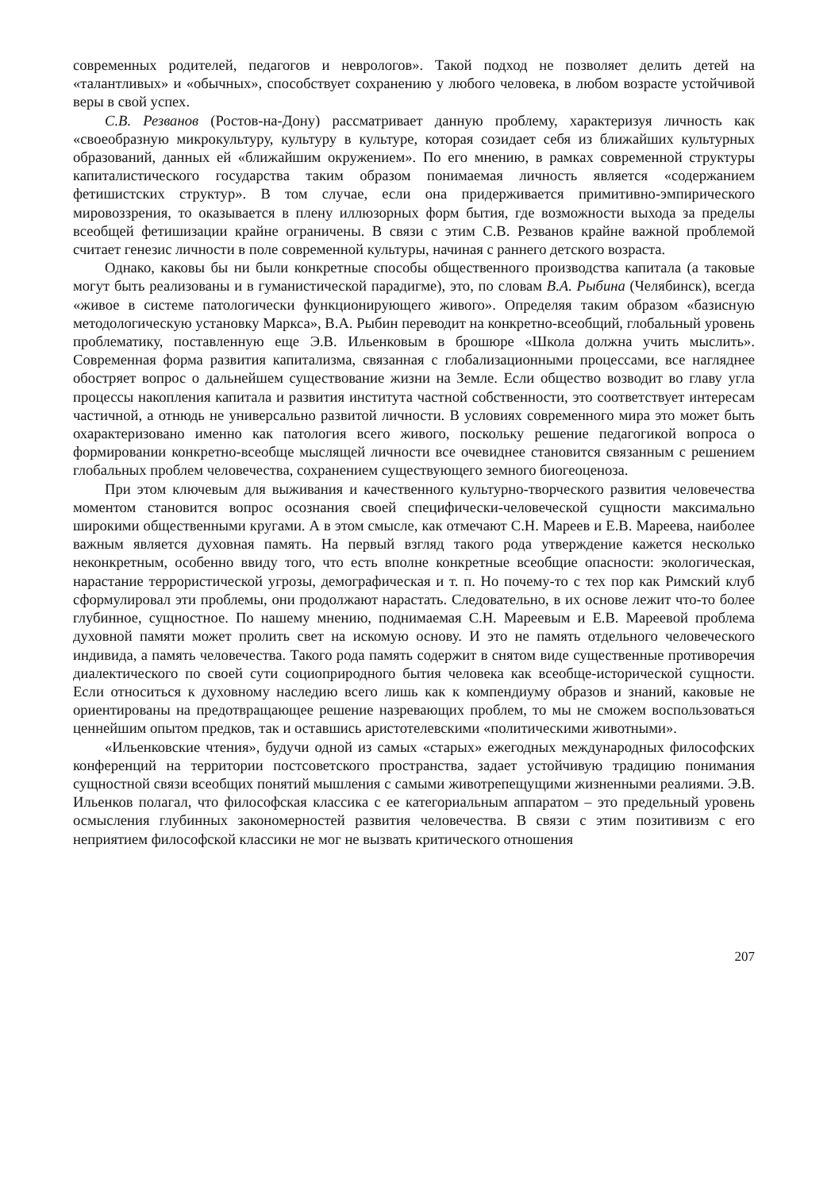современных родителей, педагогов и неврологов». Такой подход не позволяет делить детей на «талантливых» и «обычных», способствует сохранению у любого человека, в любом возрасте устойчивой веры в свой успех.
С.В. Резванов (Ростов-на-Дону) рассматривает данную проблему, характеризуя личность как «своеобразную микрокультуру, культуру в культуре, которая созидает себя из ближайших культурных образований, данных ей «ближайшим окружением». По его мнению, в рамках современной структуры капиталистического государства таким образом понимаемая личность является «содержанием фетишистских структур». В том случае, если она придерживается примитивно-эмпирического мировоззрения, то оказывается в плену иллюзорных форм бытия, где возможности выхода за пределы всеобщей фетишизации крайне ограничены. В связи с этим С.В. Резванов крайне важной проблемой считает генезис личности в поле современной культуры, начиная с раннего детского возраста.
Однако, каковы бы ни были конкретные способы общественного производства капитала (а таковые могут быть реализованы и в гуманистической парадигме), это, по словам В.А. Рыбина (Челябинск), всегда «живое в системе патологически функционирующего живого». Определяя таким образом «базисную методологическую установку Маркса», В.А. Рыбин переводит на конкретно-всеобщий, глобальный уровень проблематику, поставленную еще Э.В. Ильенковым в брошюре «Школа должна учить мыслить». Современная форма развития капитализма, связанная с глобализационными процессами, все нагляднее обостряет вопрос о дальнейшем существование жизни на Земле. Если общество возводит во главу угла процессы накопления капитала и развития института частной собственности, это соответствует интересам частичной, а отнюдь не универсально развитой личности. В условиях современного мира это может быть охарактеризовано именно как патология всего живого, поскольку решение педагогикой вопроса о формировании конкретно-всеобще мыслящей личности все очевиднее становится связанным с решением глобальных проблем человечества, сохранением существующего земного биогеоценоза.
При этом ключевым для выживания и качественного культурно-творческого развития человечества моментом становится вопрос осознания своей специфически-человеческой сущности максимально широкими общественными кругами. А в этом смысле, как отмечают С.Н. Мареев и Е.В. Мареева, наиболее важным является духовная память. На первый взгляд такого рода утверждение кажется несколько неконкретным, особенно ввиду того, что есть вполне конкретные всеобщие опасности: экологическая, нарастание террористической угрозы, демографическая и т. п. Но почему-то с тех пор как Римский клуб сформулировал эти проблемы, они продолжают нарастать. Следовательно, в их основе лежит что-то более глубинное, сущностное. По нашему мнению, поднимаемая С.Н. Мареевым и Е.В. Мареевой проблема духовной памяти может пролить свет на искомую основу. И это не память отдельного человеческого индивида, а память человечества. Такого рода память содержит в снятом виде существенные противоречия диалектического по своей сути социоприродного бытия человека как всеобще-исторической сущности. Если относиться к духовному наследию всего лишь как к компендиуму образов и знаний, каковые не ориентированы на предотвращающее решение назревающих проблем, то мы не сможем воспользоваться ценнейшим опытом предков, так и оставшись аристотелевскими «политическими животными».
«Ильенковские чтения», будучи одной из самых «старых» ежегодных международных философских конференций на территории постсоветского пространства, задает устойчивую традицию понимания сущностной связи всеобщих понятий мышления с самыми животрепещущими жизненными реалиями. Э.В. Ильенков полагал, что философская классика с ее категориальным аппаратом – это предельный уровень осмысления глубинных закономерностей развития человечества. В связи с этим позитивизм с его неприятием философской классики не мог не вызвать критического отношения
207